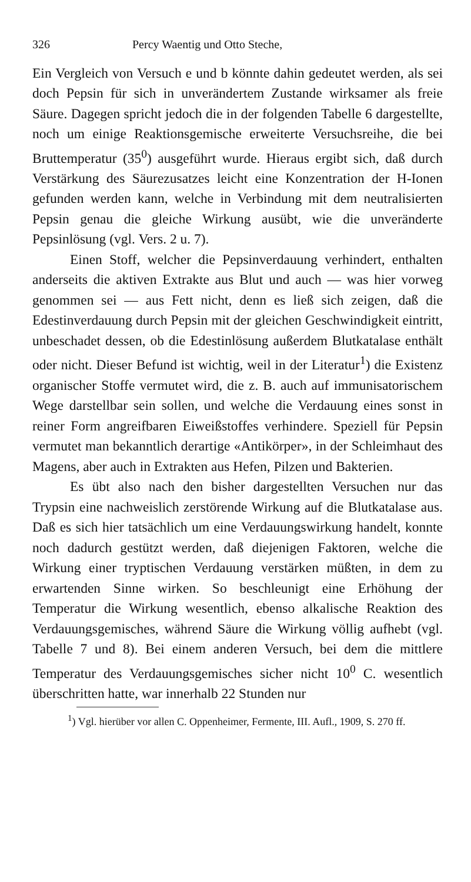326 Percy Waentig und Otto Steche,
Ein Vergleich von Versuch e und b könnte dahin gedeutet werden, als sei doch Pepsin für sich in unverändertem Zustande wirksamer als freie Säure. Dagegen spricht jedoch die in der folgenden Tabelle 6 dargestellte, noch um einige Reaktionsgemische erweiterte Versuchsreihe, die bei Bruttemperatur (35<sup>0</sup>) ausgeführt wurde. Hieraus ergibt sich, daß durch Verstärkung des Säurezusatzes leicht eine Konzentration der H-Ionen gefunden werden kann, welche in Verbindung mit dem neutralisierten Pepsin genau die gleiche Wirkung ausübt, wie die unveränderte Pepsinlösung (vgl. Vers. 2 u. 7).
Einen Stoff, welcher die Pepsinverdauung verhindert, enthalten anderseits die aktiven Extrakte aus Blut und auch — was hier vorweg genommen sei — aus Fett nicht, denn es ließ sich zeigen, daß die Edestinverdauung durch Pepsin mit der gleichen Geschwindigkeit eintritt, unbeschadet dessen, ob die Edestinlösung außerdem Blutkatalase enthält oder nicht. Dieser Befund ist wichtig, weil in der Literatur<sup>1</sup>) die Existenz organischer Stoffe vermutet wird, die z. B. auch auf immunisatorischem Wege darstellbar sein sollen, und welche die Verdauung eines sonst in reiner Form angreifbaren Eiweißstoffes verhindere. Speziell für Pepsin vermutet man bekanntlich derartige «Antikörper», in der Schleimhaut des Magens, aber auch in Extrakten aus Hefen, Pilzen und Bakterien.
Es übt also nach den bisher dargestellten Versuchen nur das Trypsin eine nachweislich zerstörende Wirkung auf die Blutkatalase aus. Daß es sich hier tatsächlich um eine Verdauungswirkung handelt, konnte noch dadurch gestützt werden, daß diejenigen Faktoren, welche die Wirkung einer tryptischen Verdauung verstärken müßten, in dem zu erwartenden Sinne wirken. So beschleunigt eine Erhöhung der Temperatur die Wirkung wesentlich, ebenso alkalische Reaktion des Verdauungsgemisches, während Säure die Wirkung völlig aufhebt (vgl. Tabelle 7 und 8). Bei einem anderen Versuch, bei dem die mittlere Temperatur des Verdauungsgemisches sicher nicht 10<sup>0</sup> C. wesentlich überschritten hatte, war innerhalb 22 Stunden nur
<sup>1</sup>) Vgl. hierüber vor allen C. Oppenheimer, Fermente, III. Aufl., 1909, S. 270 ff.